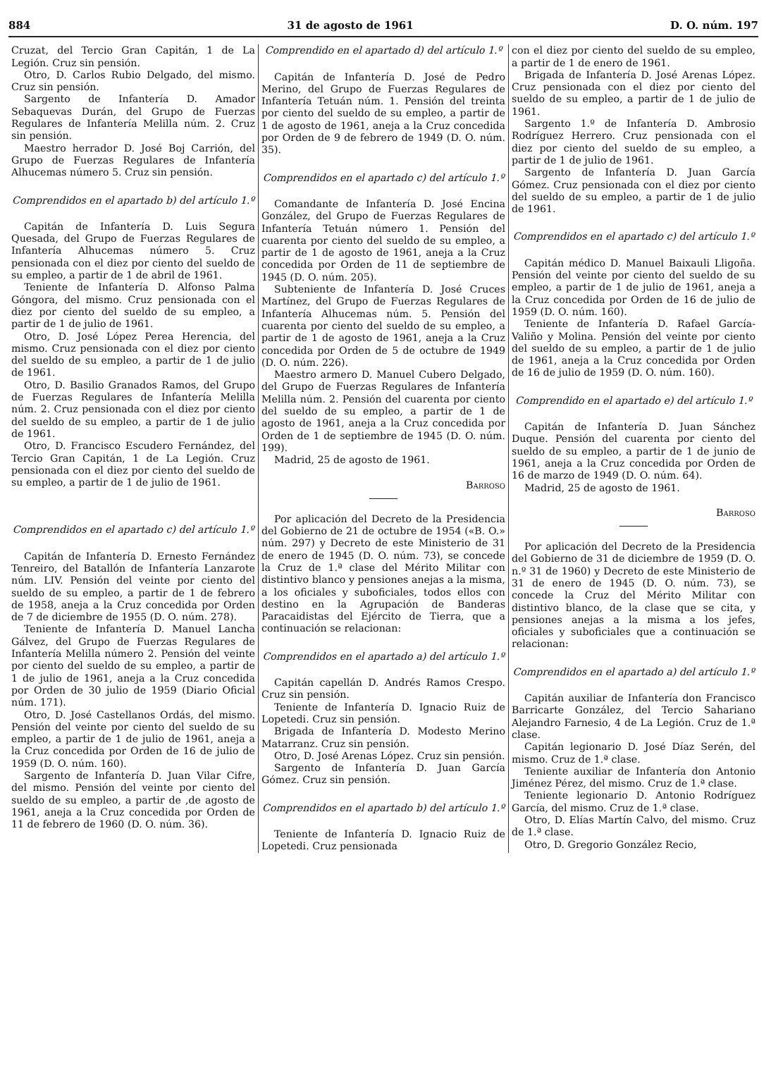884 31 de agosto de 1961 D. O. núm. 197
Cruzat, del Tercio Gran Capitán, 1 de La Legión. Cruz sin pensión.
Otro, D. Carlos Rubio Delgado, del mismo. Cruz sin pensión.
Sargento de Infantería D. Amador Sebaquevas Durán, del Grupo de Fuerzas Regulares de Infantería Melilla núm. 2. Cruz sin pensión.
Maestro herrador D. José Boj Carrión, del Grupo de Fuerzas Regulares de Infantería Alhucemas número 5. Cruz sin pensión.
Comprendidos en el apartado b) del artículo 1.º
Capitán de Infantería D. Luis Segura Quesada, del Grupo de Fuerzas Regulares de Infantería Alhucemas número 5. Cruz pensionada con el diez por ciento del sueldo de su empleo, a partir de 1 de abril de 1961.
Teniente de Infantería D. Alfonso Palma Góngora, del mismo. Cruz pensionada con el diez por ciento del sueldo de su empleo, a partir de 1 de julio de 1961.
Otro, D. José López Perea Herencia, del mismo. Cruz pensionada con el diez por ciento del sueldo de su empleo, a partir de 1 de julio de 1961.
Otro, D. Basilio Granados Ramos, del Grupo de Fuerzas Regulares de Infantería Melilla núm. 2. Cruz pensionada con el diez por ciento del sueldo de su empleo, a partir de 1 de julio de 1961.
Otro, D. Francisco Escudero Fernández, del Tercio Gran Capitán, 1 de La Legión. Cruz pensionada con el diez por ciento del sueldo de su empleo, a partir de 1 de julio de 1961.
Comprendidos en el apartado c) del artículo 1.º
Capitán de Infantería D. Ernesto Fernández Tenreiro, del Batallón de Infantería Lanzarote núm. LIV. Pensión del veinte por ciento del sueldo de su empleo, a partir de 1 de febrero de 1958, aneja a la Cruz concedida por Orden de 7 de diciembre de 1955 (D. O. núm. 278).
Teniente de Infantería D. Manuel Lancha Gálvez, del Grupo de Fuerzas Regulares de Infantería Melilla número 2. Pensión del veinte por ciento del sueldo de su empleo, a partir de 1 de julio de 1961, aneja a la Cruz concedida por Orden de 30 julio de 1959 (Diario Oficial núm. 171).
Otro, D. José Castellanos Ordás, del mismo. Pensión del veinte por ciento del sueldo de su empleo, a partir de 1 de julio de 1961, aneja a la Cruz concedida por Orden de 16 de julio de 1959 (D. O. núm. 160).
Sargento de Infantería D. Juan Vilar Cifre, del mismo. Pensión del veinte por ciento del sueldo de su empleo, a partir de ,de agosto de 1961, aneja a la Cruz concedida por Orden de 11 de febrero de 1960 (D. O. núm. 36).
Comprendido en el apartado d) del artículo 1.º
Capitán de Infantería D. José de Pedro Merino, del Grupo de Fuerzas Regulares de Infantería Tetuán núm. 1. Pensión del treinta por ciento del sueldo de su empleo, a partir de 1 de agosto de 1961, aneja a la Cruz concedida por Orden de 9 de febrero de 1949 (D. O. núm. 35).
Comprendidos en el apartado c) del artículo 1.º
Comandante de Infantería D. José Encina González, del Grupo de Fuerzas Regulares de Infantería Tetuán número 1. Pensión del cuarenta por ciento del sueldo de su empleo, a partir de 1 de agosto de 1961, aneja a la Cruz concedida por Orden de 11 de septiembre de 1945 (D. O. núm. 205).
Subteniente de Infantería D. José Cruces Martínez, del Grupo de Fuerzas Regulares de Infantería Alhucemas núm. 5. Pensión del cuarenta por ciento del sueldo de su empleo, a partir de 1 de agosto de 1961, aneja a la Cruz concedida por Orden de 5 de octubre de 1949 (D. O. núm. 226).
Maestro armero D. Manuel Cubero Delgado, del Grupo de Fuerzas Regulares de Infantería Melilla núm. 2. Pensión del cuarenta por ciento del sueldo de su empleo, a partir de 1 de agosto de 1961, aneja a la Cruz concedida por Orden de 1 de septiembre de 1945 (D. O. núm. 199).
Madrid, 25 de agosto de 1961.
Barroso
Por aplicación del Decreto de la Presidencia del Gobierno de 21 de octubre de 1954 («B. O.» núm. 297) y Decreto de este Ministerio de 31 de enero de 1945 (D. O. núm. 73), se concede la Cruz de 1.ª clase del Mérito Militar con distintivo blanco y pensiones anejas a la misma, a los oficiales y suboficiales, todos ellos con destino en la Agrupación de Banderas Paracaidistas del Ejército de Tierra, que a continuación se relacionan:
Comprendidos en el apartado a) del artículo 1.º
Capitán capellán D. Andrés Ramos Crespo. Cruz sin pensión.
Teniente de Infantería D. Ignacio Ruiz de Lopetedi. Cruz sin pensión.
Brigada de Infantería D. Modesto Merino Matarranz. Cruz sin pensión.
Otro, D. José Arenas López. Cruz sin pensión.
Sargento de Infantería D. Juan García Gómez. Cruz sin pensión.
Comprendidos en el apartado b) del artículo 1.º
Teniente de Infantería D. Ignacio Ruiz de Lopetedi. Cruz pensionada
con el diez por ciento del sueldo de su empleo, a partir de 1 de enero de 1961.
Brigada de Infantería D. José Arenas López. Cruz pensionada con el diez por ciento del sueldo de su empleo, a partir de 1 de julio de 1961.
Sargento 1.º de Infantería D. Ambrosio Rodríguez Herrero. Cruz pensionada con el diez por ciento del sueldo de su empleo, a partir de 1 de julio de 1961.
Sargento de Infantería D. Juan García Gómez. Cruz pensionada con el diez por ciento del sueldo de su empleo, a partir de 1 de julio de 1961.
Comprendidos en el apartado c) del artículo 1.º
Capitán médico D. Manuel Baixauli Lligoña. Pensión del veinte por ciento del sueldo de su empleo, a partir de 1 de julio de 1961, aneja a la Cruz concedida por Orden de 16 de julio de 1959 (D. O. núm. 160).
Teniente de Infantería D. Rafael García-Valiño y Molina. Pensión del veinte por ciento del sueldo de su empleo, a partir de 1 de julio de 1961, aneja a la Cruz concedida por Orden de 16 de julio de 1959 (D. O. núm. 160).
Comprendido en el apartado e) del artículo 1.º
Capitán de Infantería D. Juan Sánchez Duque. Pensión del cuarenta por ciento del sueldo de su empleo, a partir de 1 de junio de 1961, aneja a la Cruz concedida por Orden de 16 de marzo de 1949 (D. O. núm. 64).
Madrid, 25 de agosto de 1961.
Barroso
Por aplicación del Decreto de la Presidencia del Gobierno de 31 de diciembre de 1959 (D. O. n.º 31 de 1960) y Decreto de este Ministerio de 31 de enero de 1945 (D. O. núm. 73), se concede la Cruz del Mérito Militar con distintivo blanco, de la clase que se cita, y pensiones anejas a la misma a los jefes, oficiales y suboficiales que a continuación se relacionan:
Comprendidos en el apartado a) del artículo 1.º
Capitán auxiliar de Infantería don Francisco Barricarte González, del Tercio Sahariano Alejandro Farnesio, 4 de La Legión. Cruz de 1.ª clase.
Capitán legionario D. José Díaz Serén, del mismo. Cruz de 1.ª clase.
Teniente auxiliar de Infantería don Antonio Jiménez Pérez, del mismo. Cruz de 1.ª clase.
Teniente legionario D. Antonio Rodríguez García, del mismo. Cruz de 1.ª clase.
Otro, D. Elías Martín Calvo, del mismo. Cruz de 1.ª clase.
Otro, D. Gregorio González Recio,